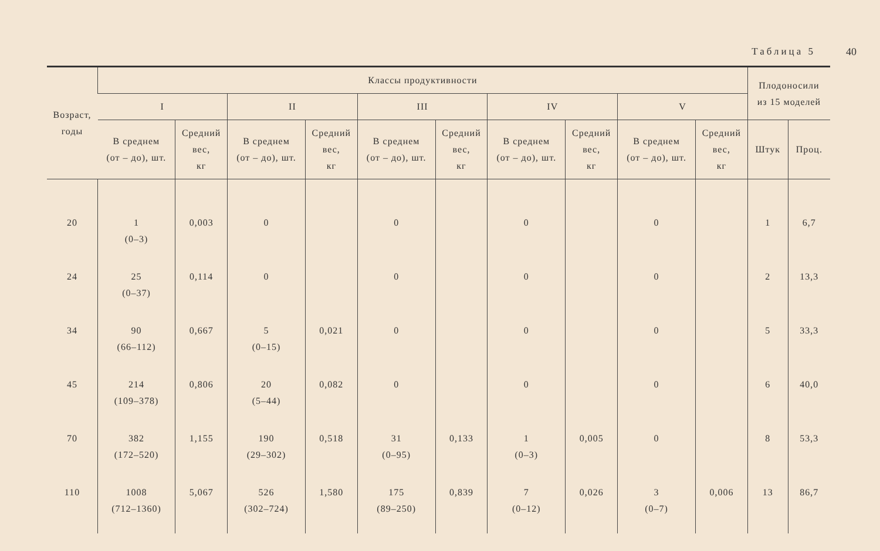Таблица 5 40
| Возраст, годы | Классы продуктивности | | | | | | | | | | Плодоносили из 15 моделей | |
| --- | --- | --- | --- | --- | --- | --- | --- | --- | --- | --- | --- | --- |
| | I | | II | | III | | IV | | V | | | |
| | В среднем (от – до), шт. | Средний вес, кг | В среднем (от – до), шт. | Средний вес, кг | В среднем (от – до), шт. | Средний вес, кг | В среднем (от – до), шт. | Средний вес, кг | В среднем (от – до), шт. | Средний вес, кг | Штук | Проц. |
| 20 | 1 (0–3) | 0,003 | 0 | | 0 | | 0 | | 0 | | 1 | 6,7 |
| 24 | 25 (0–37) | 0,114 | 0 | | 0 | | 0 | | 0 | | 2 | 13,3 |
| 34 | 90 (66–112) | 0,667 | 5 (0–15) | 0,021 | 0 | | 0 | | 0 | | 5 | 33,3 |
| 45 | 214 (109–378) | 0,806 | 20 (5–44) | 0,082 | 0 | | 0 | | 0 | | 6 | 40,0 |
| 70 | 382 (172–520) | 1,155 | 190 (29–302) | 0,518 | 31 (0–95) | 0,133 | 1 (0–3) | 0,005 | 0 | | 8 | 53,3 |
| 110 | 1008 (712–1360) | 5,067 | 526 (302–724) | 1,580 | 175 (89–250) | 0,839 | 7 (0–12) | 0,026 | 3 (0–7) | 0,006 | 13 | 86,7 |